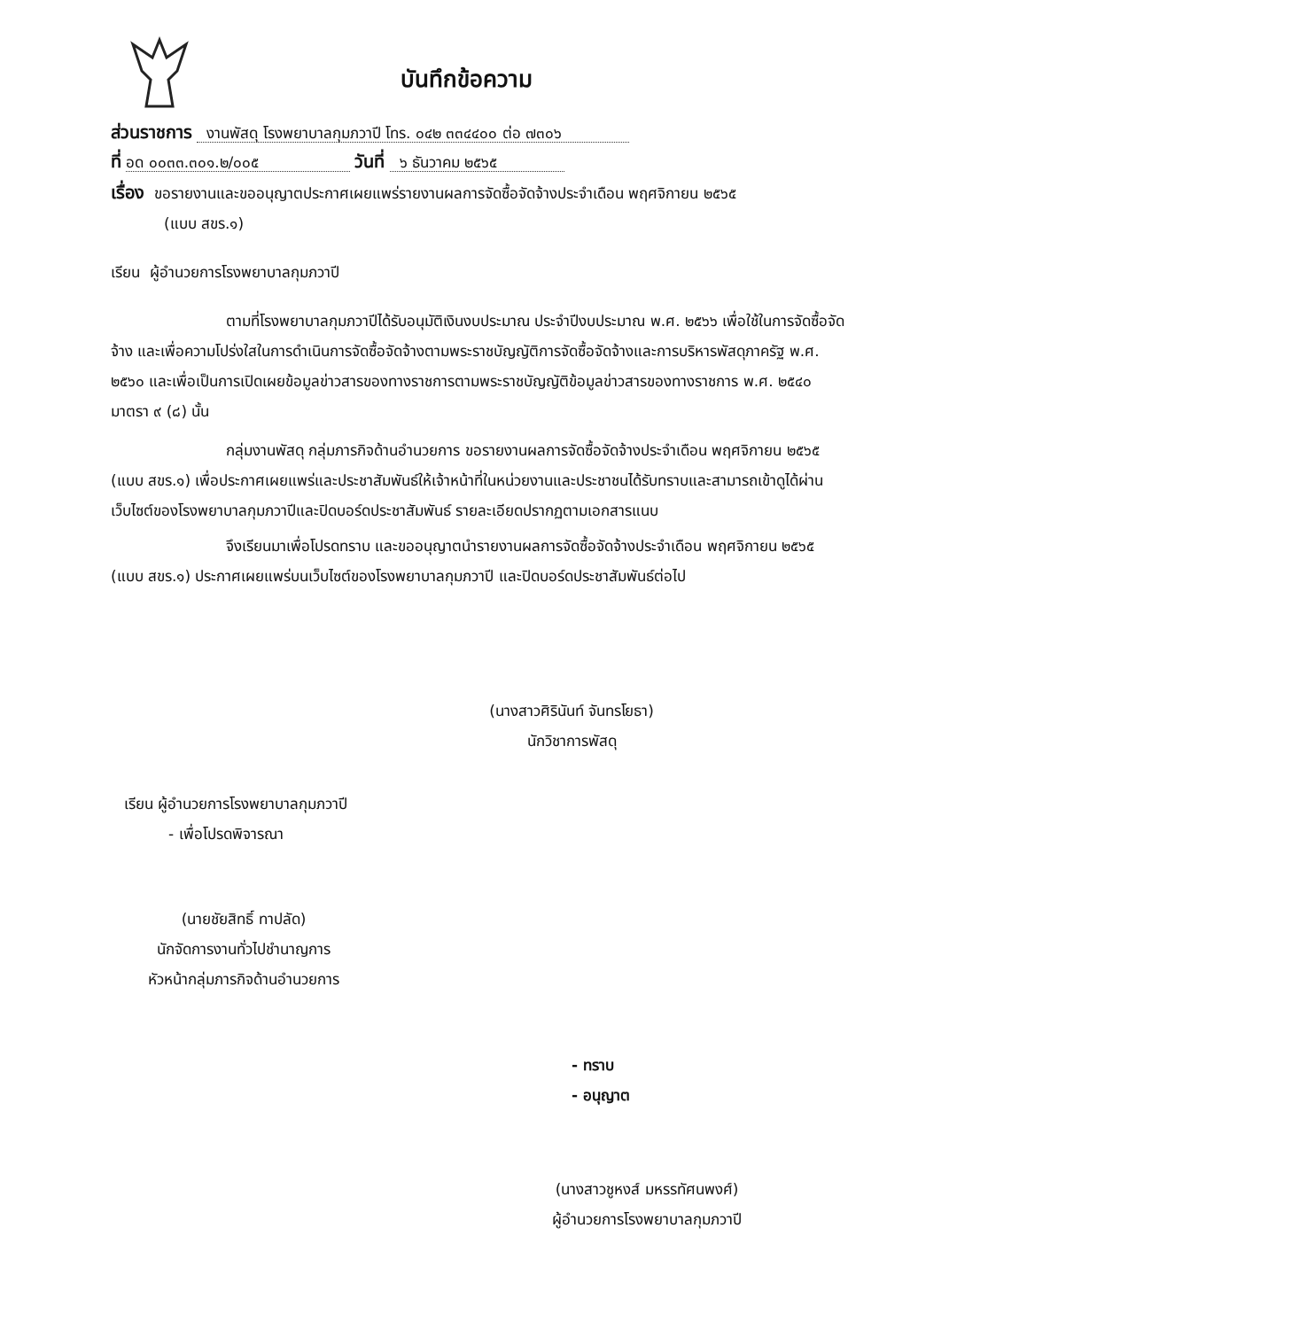บันทึกข้อความ
ส่วนราชการ งานพัสดุ โรงพยาบาลกุมภวาปี โทร. ๐๔๒ ๓๓๔๔๐๐ ต่อ ๗๓๐๖
ที่ อด ๐๐๓๓.๓๐๑.๒/๐๐๕ วันที่ ๖ ธันวาคม ๒๕๖๕
เรื่อง ขอรายงานและขออนุญาตประกาศเผยแพร่รายงานผลการจัดซื้อจัดจ้างประจำเดือน พฤศจิกายน ๒๕๖๕
(แบบ สขร.๑)
เรียน ผู้อำนวยการโรงพยาบาลกุมภวาปี
ตามที่โรงพยาบาลกุมภวาปีได้รับอนุมัติเงินงบประมาณ ประจำปีงบประมาณ พ.ศ. ๒๕๖๖ เพื่อใช้ในการจัดซื้อจัดจ้าง และเพื่อความโปร่งใสในการดำเนินการจัดซื้อจัดจ้างตามพระราชบัญญัติการจัดซื้อจัดจ้างและการบริหารพัสดุภาครัฐ พ.ศ. ๒๕๖๐ และเพื่อเป็นการเปิดเผยข้อมูลข่าวสารของทางราชการตามพระราชบัญญัติข้อมูลข่าวสารของทางราชการ พ.ศ. ๒๕๔๐ มาตรา ๙ (๘) นั้น
กลุ่มงานพัสดุ กลุ่มภารกิจด้านอำนวยการ ขอรายงานผลการจัดซื้อจัดจ้างประจำเดือน พฤศจิกายน ๒๕๖๕ (แบบ สขร.๑) เพื่อประกาศเผยแพร่และประชาสัมพันธ์ให้เจ้าหน้าที่ในหน่วยงานและประชาชนได้รับทราบและสามารถเข้าดูได้ผ่านเว็บไซต์ของโรงพยาบาลกุมภวาปีและปิดบอร์ดประชาสัมพันธ์ รายละเอียดปรากฏตามเอกสารแนบ
จึงเรียนมาเพื่อโปรดทราบ และขออนุญาตนำรายงานผลการจัดซื้อจัดจ้างประจำเดือน พฤศจิกายน ๒๕๖๕ (แบบ สขร.๑) ประกาศเผยแพร่บนเว็บไซต์ของโรงพยาบาลกุมภวาปี และปิดบอร์ดประชาสัมพันธ์ต่อไป
(นางสาวศิรินันท์ จันทรโยธา)
นักวิชาการพัสดุ
เรียน ผู้อำนวยการโรงพยาบาลกุมภวาปี
- เพื่อโปรดพิจารณา
(นายชัยสิทธิ์ ทาปลัด)
นักจัดการงานทั่วไปชำนาญการ
หัวหน้ากลุ่มภารกิจด้านอำนวยการ
- ทราบ
- อนุญาต
(นางสาวชูหงส์ มหรรทัศนพงศ์)
ผู้อำนวยการโรงพยาบาลกุมภวาปี